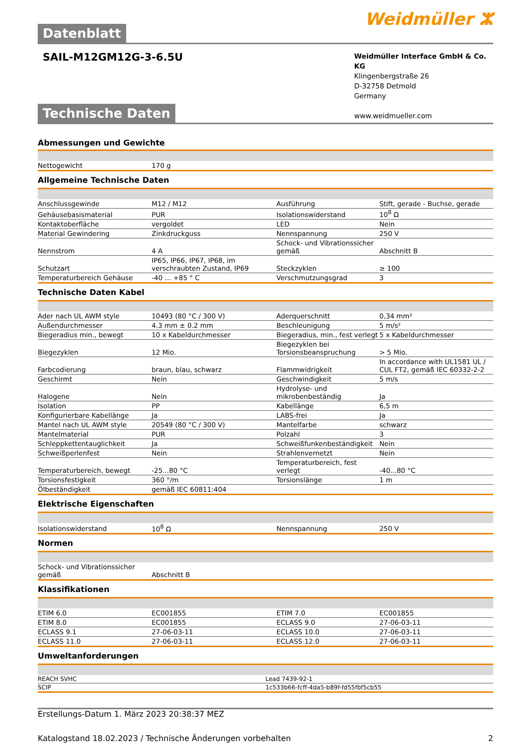Datenblatt
Weidmüller ⵣ
SAIL-M12GM12G-3-6.5U
Weidmüller Interface GmbH & Co. KG
Klingenbergstraße 26
D-32758 Detmold
Germany
www.weidmueller.com
Technische Daten
Abmessungen und Gewichte
| Nettogewicht | 170 g | | |
Allgemeine Technische Daten
| Anschlussgewinde | M12 / M12 | Ausführung | Stift, gerade - Buchse, gerade |
| Gehäusebasismaterial | PUR | Isolationswiderstand | 10<sup>8</sup> Ω |
| Kontaktoberfläche | vergoldet | LED | Nein |
| Material Gewindering | Zinkdruckguss | Nennspannung | 250 V |
| Nennstrom | 4 A | Schock- und Vibrationssicher gemäß | Abschnitt B |
| Schutzart | IP65, IP66, IP67, IP68, im verschraubten Zustand, IP69 | Steckzyklen | ≥ 100 |
| Temperaturbereich Gehäuse | -40 ... +85 ° C | Verschmutzungsgrad | 3 |
Technische Daten Kabel
| Ader nach UL AWM style | 10493 (80 °C / 300 V) | Aderquerschnitt | 0,34 mm² |
| Außendurchmesser | 4.3 mm ± 0.2 mm | Beschleunigung | 5 m/s² |
| Biegeradius min., bewegt | 10 x Kabeldurchmesser | Biegeradius, min., fest verlegt | 5 x Kabeldurchmesser |
| Biegezyklen | 12 Mio. | Biegezyklen bei Torsionsbeanspruchung | > 5 Mio. |
| Farbcodierung | braun, blau, schwarz | Flammwidrigkeit | In accordance with UL1581 UL / CUL FT2, gemäß IEC 60332-2-2 |
| Geschirmt | Nein | Geschwindigkeit | 5 m/s |
| Halogene | Nein | Hydrolyse- und mikrobenbeständig | Ja |
| Isolation | PP | Kabellänge | 6,5 m |
| Konfigurierbare Kabellänge | Ja | LABS-frei | Ja |
| Mantel nach UL AWM style | 20549 (80 °C / 300 V) | Mantelfarbe | schwarz |
| Mantelmaterial | PUR | Polzahl | 3 |
| Schleppkettentauglichkeit | Ja | Schweißfunkenbeständigkeit | Nein |
| Schweißperlenfest | Nein | Strahlenvernetzt | Nein |
| Temperaturbereich, bewegt | -25...80 °C | Temperaturbereich, fest verlegt | -40...80 °C |
| Torsionsfestigkeit | 360 °/m | Torsionslänge | 1 m |
| Ölbeständigkeit | gemäß IEC 60811:404 | | |
Elektrische Eigenschaften
| Isolationswiderstand | 10<sup>8</sup> Ω | Nennspannung | 250 V |
Normen
| Schock- und Vibrationssicher gemäß | Abschnitt B | | |
Klassifikationen
| ETIM 6.0 | EC001855 | ETIM 7.0 | EC001855 |
| ETIM 8.0 | EC001855 | ECLASS 9.0 | 27-06-03-11 |
| ECLASS 9.1 | 27-06-03-11 | ECLASS 10.0 | 27-06-03-11 |
| ECLASS 11.0 | 27-06-03-11 | ECLASS 12.0 | 27-06-03-11 |
Umweltanforderungen
| REACH SVHC | Lead 7439-92-1 |
| SCIP | 1c533b66-fcff-4da5-b89f-fd55fbf5cb55 |
Erstellungs-Datum 1. März 2023 20:38:37 MEZ
Katalogstand 18.02.2023 / Technische Änderungen vorbehalten 2